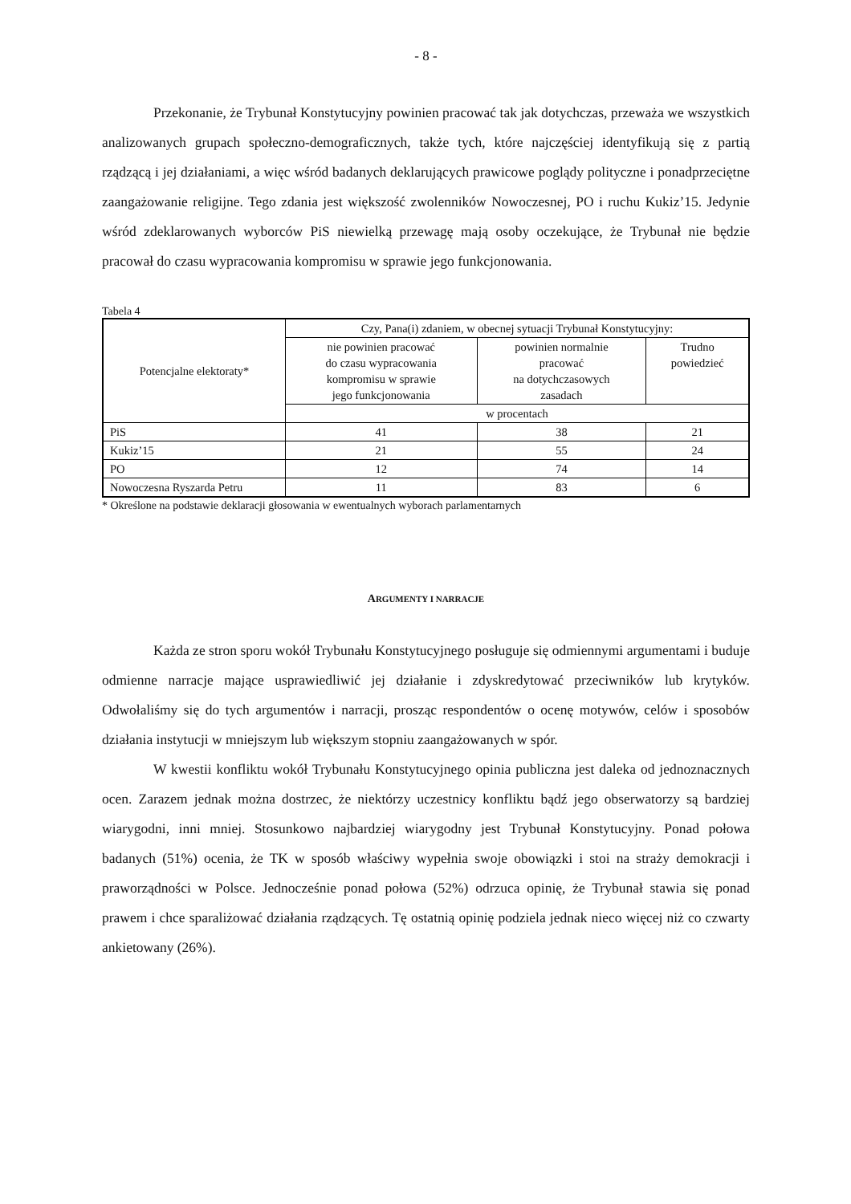- 8 -
Przekonanie, że Trybunał Konstytucyjny powinien pracować tak jak dotychczas, przeważa we wszystkich analizowanych grupach społeczno-demograficznych, także tych, które najczęściej identyfikują się z partią rządzącą i jej działaniami, a więc wśród badanych deklarujących prawicowe poglądy polityczne i ponadprzeciętne zaangażowanie religijne. Tego zdania jest większość zwolenników Nowoczesnej, PO i ruchu Kukiz’15. Jedynie wśród zdeklarowanych wyborców PiS niewielką przewagę mają osoby oczekujące, że Trybunał nie będzie pracował do czasu wypracowania kompromisu w sprawie jego funkcjonowania.
Tabela 4
| Potencjalne elektoraty* | Czy, Pana(i) zdaniem, w obecnej sytuacji Trybunał Konstytucyjny: | | |
| --- | --- | --- | --- |
| | nie powinien pracować do czasu wypracowania kompromisu w sprawie jego funkcjonowania | powinien normalnie pracować na dotychczasowych zasadach | Trudno powiedzieć |
| | w procentach | | |
| PiS | 41 | 38 | 21 |
| Kukiz’15 | 21 | 55 | 24 |
| PO | 12 | 74 | 14 |
| Nowoczesna Ryszarda Petru | 11 | 83 | 6 |
* Określone na podstawie deklaracji głosowania w ewentualnych wyborach parlamentarnych
ARGUMENTY I NARRACJE
Każda ze stron sporu wokół Trybunału Konstytucyjnego posługuje się odmiennymi argumentami i buduje odmienne narracje mające usprawiedliwić jej działanie i zdyskredytować przeciwników lub krytyków. Odwołaliśmy się do tych argumentów i narracji, prosząc respondentów o ocenę motywów, celów i sposobów działania instytucji w mniejszym lub większym stopniu zaangażowanych w spór.
W kwestii konfliktu wokół Trybunału Konstytucyjnego opinia publiczna jest daleka od jednoznacznych ocen. Zarazem jednak można dostrzec, że niektórzy uczestnicy konfliktu bądź jego obserwatorzy są bardziej wiarygodni, inni mniej. Stosunkowo najbardziej wiarygodny jest Trybunał Konstytucyjny. Ponad połowa badanych (51%) ocenia, że TK w sposób właściwy wypełnia swoje obowiązki i stoi na straży demokracji i praworządności w Polsce. Jednocześnie ponad połowa (52%) odrzuca opinię, że Trybunał stawia się ponad prawem i chce sparaliżować działania rządzących. Tę ostatnią opinię podziela jednak nieco więcej niż co czwarty ankietowany (26%).